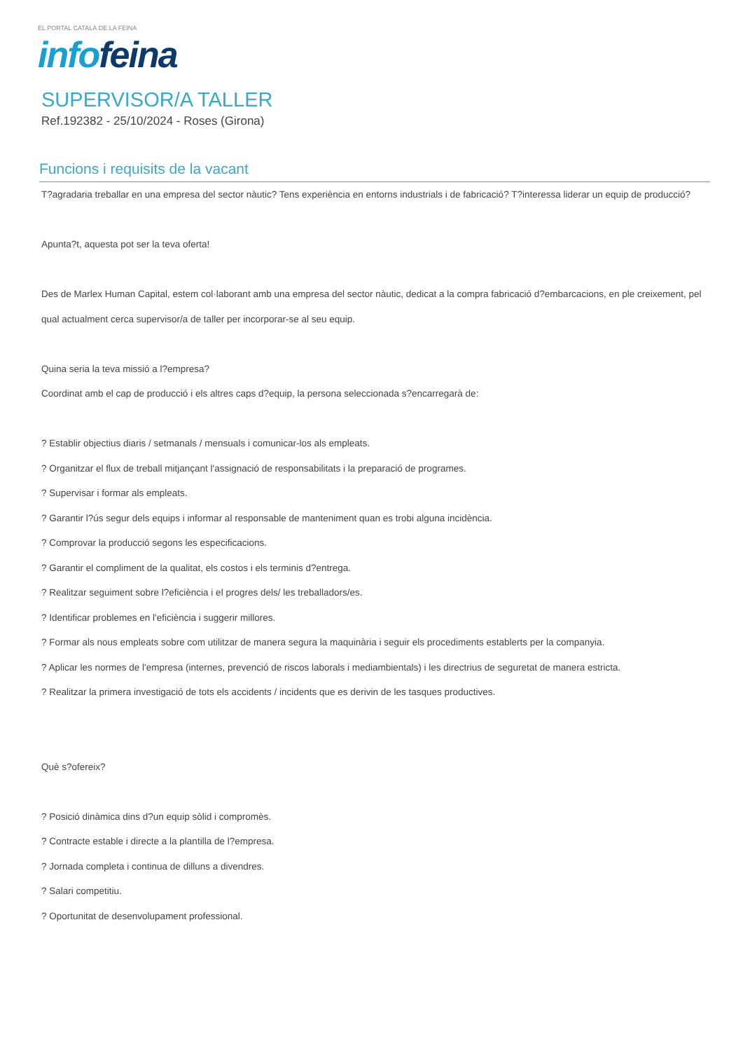EL PORTAL CATALÀ DE LA FEINA
info feina
SUPERVISOR/A TALLER
Ref.192382 - 25/10/2024 - Roses (Girona)
Funcions i requisits de la vacant
T?agradaria treballar en una empresa del sector nàutic? Tens experiència en entorns industrials i de fabricació? T?interessa liderar un equip de producció?
Apunta?t, aquesta pot ser la teva oferta!
Des de Marlex Human Capital, estem col·laborant amb una empresa del sector nàutic, dedicat a la compra fabricació d?embarcacions, en ple creixement, pel qual actualment cerca supervisor/a de taller per incorporar-se al seu equip.
Quina seria la teva missió a l?empresa?
Coordinat amb el cap de producció i els altres caps d?equip, la persona seleccionada s?encarregarà de:
? Establir objectius diaris / setmanals / mensuals i comunicar-los als empleats.
? Organitzar el flux de treball mitjançant l'assignació de responsabilitats i la preparació de programes.
? Supervisar i formar als empleats.
? Garantir l?ús segur dels equips i informar al responsable de manteniment quan es trobi alguna incidència.
? Comprovar la producció segons les especificacions.
? Garantir el compliment de la qualitat, els costos i els terminis d?entrega.
? Realitzar seguiment sobre l?eficiència i el progres dels/ les treballadors/es.
? Identificar problemes en l'eficiència i suggerir millores.
? Formar als nous empleats sobre com utilitzar de manera segura la maquinària i seguir els procediments establerts per la companyia.
? Aplicar les normes de l'empresa (internes, prevenció de riscos laborals i mediambientals) i les directrius de seguretat de manera estricta.
? Realitzar la primera investigació de tots els accidents / incidents que es derivin de les tasques productives.
Què s?ofereix?
? Posició dinàmica dins d?un equip sòlid i compromès.
? Contracte estable i directe a la plantilla de l?empresa.
? Jornada completa i continua de dilluns a divendres.
? Salari competitiu.
? Oportunitat de desenvolupament professional.